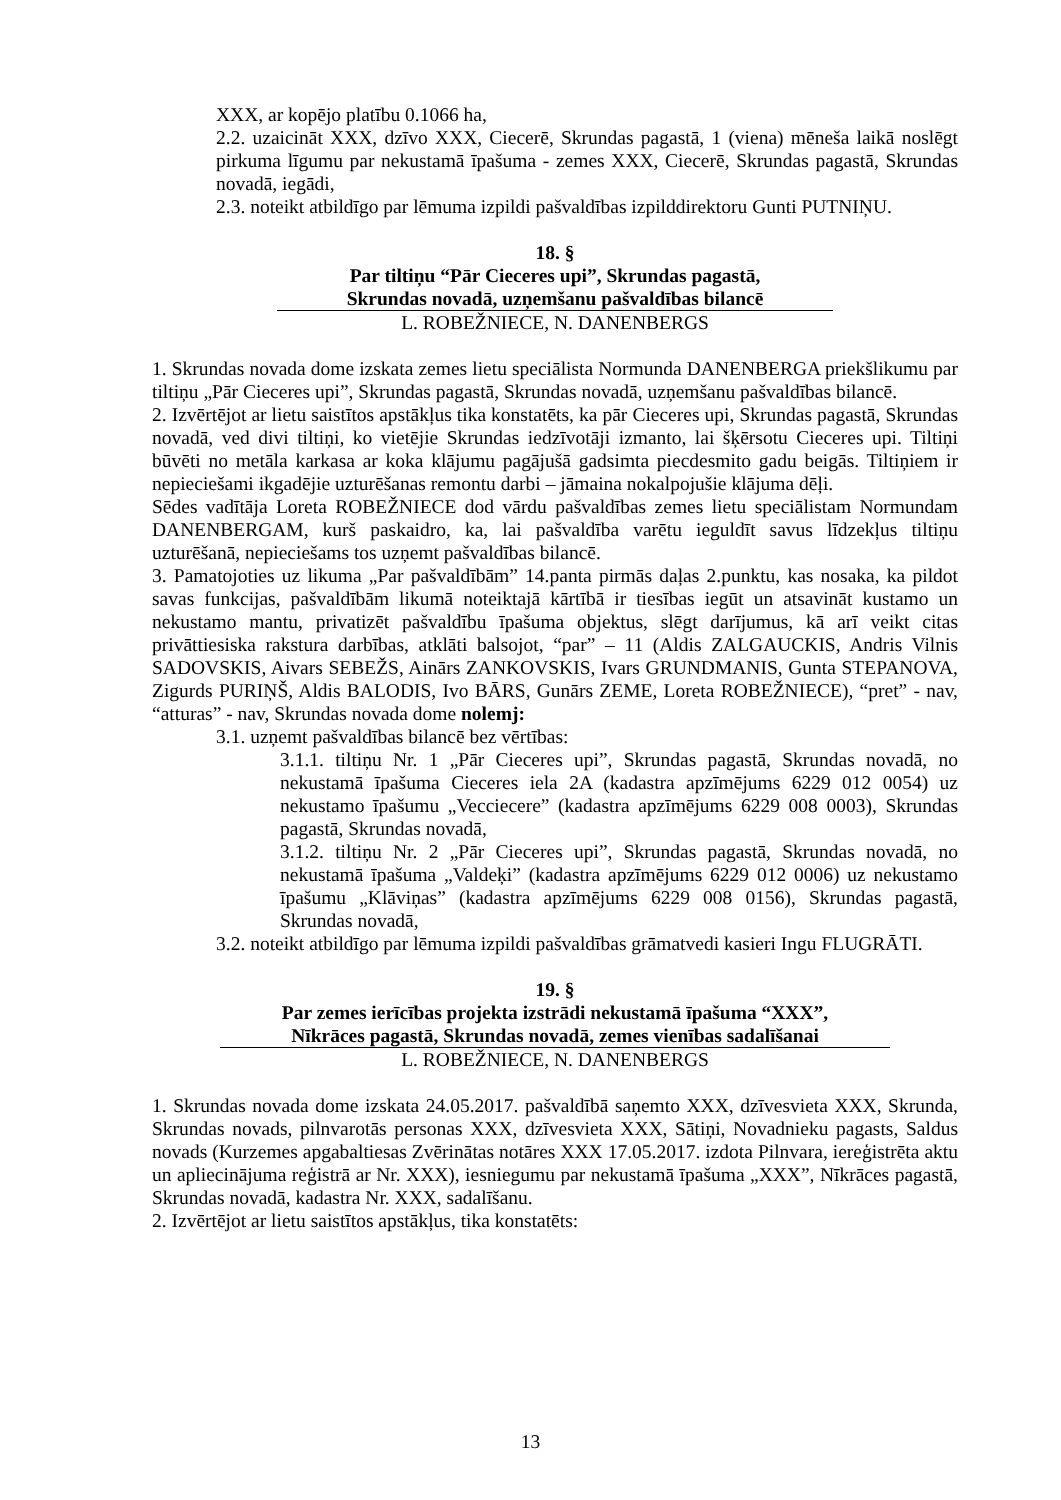XXX, ar kopējo platību 0.1066 ha,
2.2. uzaicināt XXX, dzīvo XXX, Ciecerē, Skrundas pagastā, 1 (viena) mēneša laikā noslēgt pirkuma līgumu par nekustamā īpašuma - zemes XXX, Ciecerē, Skrundas pagastā, Skrundas novadā, iegādi,
2.3. noteikt atbildīgo par lēmuma izpildi pašvaldības izpilddirektoru Gunti PUTNIŅU.
18. §
Par tiltiņu “Pār Cieceres upi”, Skrundas pagastā,
Skrundas novadā, uzņemšanu pašvaldības bilancē
L. ROBEŽNIECE, N. DANENBERGS
1. Skrundas novada dome izskata zemes lietu speciālista Normunda DANENBERGA priekšlikumu par tiltiņu „Pār Cieceres upi”, Skrundas pagastā, Skrundas novadā, uzņemšanu pašvaldības bilancē.
2. Izvērtējot ar lietu saistītos apstākļus tika konstatēts, ka pār Cieceres upi, Skrundas pagastā, Skrundas novadā, ved divi tiltiņi, ko vietējie Skrundas iedzīvotāji izmanto, lai šķērsotu Cieceres upi. Tiltiņi būvēti no metāla karkasa ar koka klājumu pagājušā gadsimta piecdesmito gadu beigās. Tiltiņiem ir nepieciešami ikgadējie uzturēšanas remontu darbi – jāmaina nokalpojušie klājuma dēļi.
Sēdes vadītāja Loreta ROBEŽNIECE dod vārdu pašvaldības zemes lietu speciālistam Normundam DANENBERGAM, kurš paskaidro, ka, lai pašvaldība varētu ieguldīt savus līdzekļus tiltiņu uzturēšanā, nepieciešams tos uzņemt pašvaldības bilancē.
3. Pamatojoties uz likuma „Par pašvaldībām” 14.panta pirmās daļas 2.punktu, kas nosaka, ka pildot savas funkcijas, pašvaldībām likumā noteiktajā kārtībā ir tiesības iegūt un atsavināt kustamo un nekustamo mantu, privatizēt pašvaldību īpašuma objektus, slēgt darījumus, kā arī veikt citas privāttiesiska rakstura darbības, atklāti balsojot, “par” – 11 (Aldis ZALGAUCKIS, Andris Vilnis SADOVSKIS, Aivars SEBEŽS, Ainārs ZANKOVSKIS, Ivars GRUNDMANIS, Gunta STEPANOVA, Zigurds PURIŅŠ, Aldis BALODIS, Ivo BĀRS, Gunārs ZEME, Loreta ROBEŽNIECE), “pret” - nav, “atturas” - nav, Skrundas novada dome nolemj:
3.1. uzņemt pašvaldības bilancē bez vērtības:
3.1.1. tiltiņu Nr. 1 „Pār Cieceres upi”, Skrundas pagastā, Skrundas novadā, no nekustamā īpašuma Cieceres iela 2A (kadastra apzīmējums 6229 012 0054) uz nekustamo īpašumu „Vecciecere” (kadastra apzīmējums 6229 008 0003), Skrundas pagastā, Skrundas novadā,
3.1.2. tiltiņu Nr. 2 „Pār Cieceres upi”, Skrundas pagastā, Skrundas novadā, no nekustamā īpašuma „Valdeķi” (kadastra apzīmējums 6229 012 0006) uz nekustamo īpašumu „Klāviņas” (kadastra apzīmējums 6229 008 0156), Skrundas pagastā, Skrundas novadā,
3.2. noteikt atbildīgo par lēmuma izpildi pašvaldības grāmatvedi kasieri Ingu FLUGRĀTI.
19. §
Par zemes ierīcības projekta izstrādi nekustamā īpašuma “XXX”,
Nīkrāces pagastā, Skrundas novadā, zemes vienības sadalīšanai
L. ROBEŽNIECE, N. DANENBERGS
1. Skrundas novada dome izskata 24.05.2017. pašvaldībā saņemto XXX, dzīvesvieta XXX, Skrunda, Skrundas novads, pilnvarotās personas XXX, dzīvesvieta XXX, Sātiņi, Novadnieku pagasts, Saldus novads (Kurzemes apgabaltiesas Zvērinātas notāres XXX 17.05.2017. izdota Pilnvara, iereģistrēta aktu un apliecinājuma reģistrā ar Nr. XXX), iesniegumu par nekustamā īpašuma „XXX”, Nīkrāces pagastā, Skrundas novadā, kadastra Nr. XXX, sadalīšanu.
2. Izvērtējot ar lietu saistītos apstākļus, tika konstatēts:
13